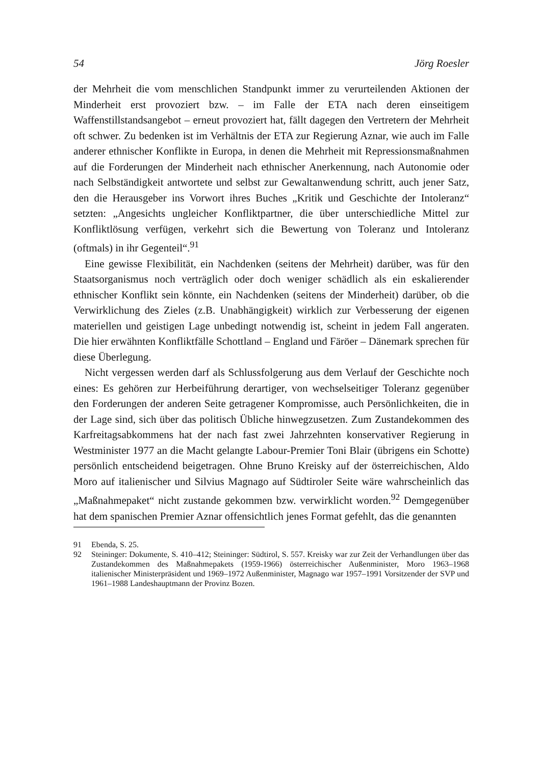54 Jörg Roesler
der Mehrheit die vom menschlichen Standpunkt immer zu verurteilenden Aktionen der Minderheit erst provoziert bzw. – im Falle der ETA nach deren einseitigem Waffenstillstandsangebot – erneut provoziert hat, fällt dagegen den Vertretern der Mehrheit oft schwer. Zu bedenken ist im Verhältnis der ETA zur Regierung Aznar, wie auch im Falle anderer ethnischer Konflikte in Europa, in denen die Mehrheit mit Repressionsmaßnahmen auf die Forderungen der Minderheit nach ethnischer Anerkennung, nach Autonomie oder nach Selbständigkeit antwortete und selbst zur Gewaltanwendung schritt, auch jener Satz, den die Herausgeber ins Vorwort ihres Buches „Kritik und Geschichte der Intoleranz“ setzten: „Angesichts ungleicher Konfliktpartner, die über unterschiedliche Mittel zur Konfliktlösung verfügen, verkehrt sich die Bewertung von Toleranz und Intoleranz (oftmals) in ihr Gegenteil“.<sup>91</sup>
Eine gewisse Flexibilität, ein Nachdenken (seitens der Mehrheit) darüber, was für den Staatsorganismus noch verträglich oder doch weniger schädlich als ein eskalierender ethnischer Konflikt sein könnte, ein Nachdenken (seitens der Minderheit) darüber, ob die Verwirklichung des Zieles (z.B. Unabhängigkeit) wirklich zur Verbesserung der eigenen materiellen und geistigen Lage unbedingt notwendig ist, scheint in jedem Fall angeraten. Die hier erwähnten Konfliktfälle Schottland – England und Färöer – Dänemark sprechen für diese Überlegung.
Nicht vergessen werden darf als Schlussfolgerung aus dem Verlauf der Geschichte noch eines: Es gehören zur Herbeiführung derartiger, von wechselseitiger Toleranz gegenüber den Forderungen der anderen Seite getragener Kompromisse, auch Persönlichkeiten, die in der Lage sind, sich über das politisch Übliche hinwegzusetzen. Zum Zustandekommen des Karfreitagsabkommens hat der nach fast zwei Jahrzehnten konservativer Regierung in Westminister 1977 an die Macht gelangte Labour-Premier Toni Blair (übrigens ein Schotte) persönlich entscheidend beigetragen. Ohne Bruno Kreisky auf der österreichischen, Aldo Moro auf italienischer und Silvius Magnago auf Südtiroler Seite wäre wahrscheinlich das „Maßnahmepaket“ nicht zustande gekommen bzw. verwirklicht worden.<sup>92</sup> Demgegenüber hat dem spanischen Premier Aznar offensichtlich jenes Format gefehlt, das die genannten
91 Ebenda, S. 25.
92 Steininger: Dokumente, S. 410–412; Steininger: Südtirol, S. 557. Kreisky war zur Zeit der Verhandlungen über das Zustandekommen des Maßnahmepakets (1959-1966) österreichischer Außenminister, Moro 1963–1968 italienischer Ministerpräsident und 1969–1972 Außenminister, Magnago war 1957–1991 Vorsitzender der SVP und 1961–1988 Landeshauptmann der Provinz Bozen.